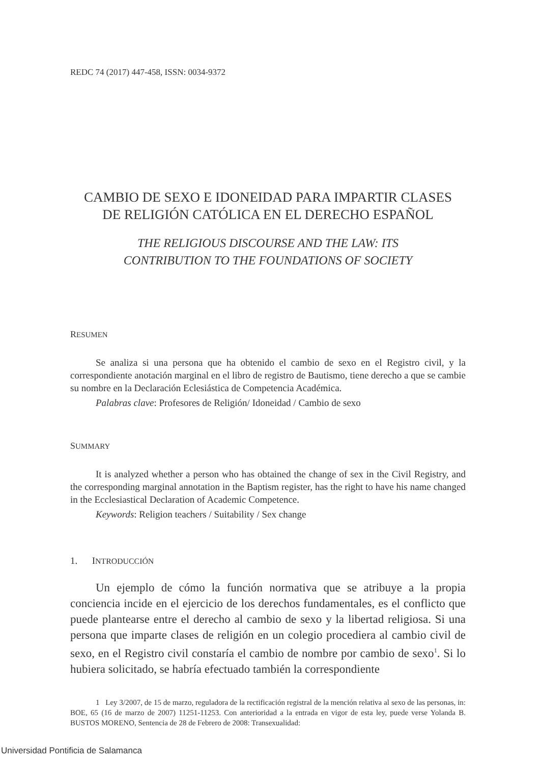REDC 74 (2017) 447-458, ISSN: 0034-9372
CAMBIO DE SEXO E IDONEIDAD PARA IMPARTIR CLASES
DE RELIGIÓN CATÓLICA EN EL DERECHO ESPAÑOL
THE RELIGIOUS DISCOURSE AND THE LAW: ITS
CONTRIBUTION TO THE FOUNDATIONS OF SOCIETY
RESUMEN
Se analiza si una persona que ha obtenido el cambio de sexo en el Registro civil, y la correspondiente anotación marginal en el libro de registro de Bautismo, tiene derecho a que se cambie su nombre en la Declaración Eclesiástica de Competencia Académica.
Palabras clave: Profesores de Religión/ Idoneidad / Cambio de sexo
SUMMARY
It is analyzed whether a person who has obtained the change of sex in the Civil Registry, and the corresponding marginal annotation in the Baptism register, has the right to have his name changed in the Ecclesiastical Declaration of Academic Competence.
Keywords: Religion teachers / Suitability / Sex change
1. INTRODUCCIÓN
Un ejemplo de cómo la función normativa que se atribuye a la propia conciencia incide en el ejercicio de los derechos fundamentales, es el conflicto que puede plantearse entre el derecho al cambio de sexo y la libertad religiosa. Si una persona que imparte clases de religión en un colegio procediera al cambio civil de sexo, en el Registro civil constaría el cambio de nombre por cambio de sexo<sup>1</sup>. Si lo hubiera solicitado, se habría efectuado también la correspondiente
1 Ley 3/2007, de 15 de marzo, reguladora de la rectificación registral de la mención relativa al sexo de las personas, in: BOE, 65 (16 de marzo de 2007) 11251-11253. Con anterioridad a la entrada en vigor de esta ley, puede verse Yolanda B. BUSTOS MORENO, Sentencia de 28 de Febrero de 2008: Transexualidad:
Universidad Pontificia de Salamanca